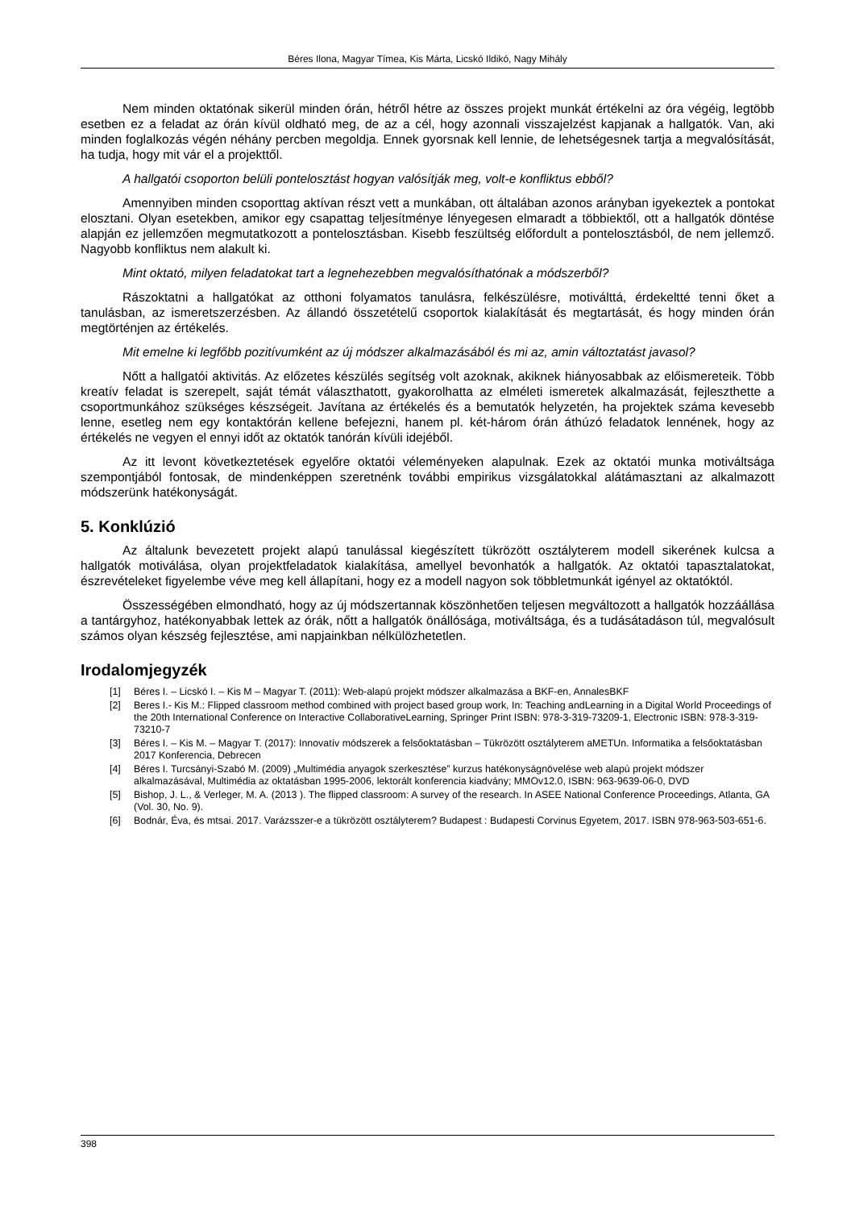Béres Ilona, Magyar Tímea, Kis Márta, Licskó Ildikó, Nagy Mihály
Nem minden oktatónak sikerül minden órán, hétről hétre az összes projekt munkát értékelni az óra végéig, legtöbb esetben ez a feladat az órán kívül oldható meg, de az a cél, hogy azonnali visszajelzést kapjanak a hallgatók. Van, aki minden foglalkozás végén néhány percben megoldja. Ennek gyorsnak kell lennie, de lehetségesnek tartja a megvalósítását, ha tudja, hogy mit vár el a projekttől.
A hallgatói csoporton belüli pontelosztást hogyan valósítják meg, volt-e konfliktus ebből?
Amennyiben minden csoporttag aktívan részt vett a munkában, ott általában azonos arányban igyekeztek a pontokat elosztani. Olyan esetekben, amikor egy csapattag teljesítménye lényegesen elmaradt a többiektől, ott a hallgatók döntése alapján ez jellemzően megmutatkozott a pontelosztásban. Kisebb feszültség előfordult a pontelosztásból, de nem jellemző. Nagyobb konfliktus nem alakult ki.
Mint oktató, milyen feladatokat tart a legnehezebben megvalósíthatónak a módszerből?
Rászoktatni a hallgatókat az otthoni folyamatos tanulásra, felkészülésre, motiválttá, érdekeltté tenni őket a tanulásban, az ismeretszerzésben. Az állandó összetételű csoportok kialakítását és megtartását, és hogy minden órán megtörténjen az értékelés.
Mit emelne ki legfőbb pozitívumként az új módszer alkalmazásából és mi az, amin változtatást javasol?
Nőtt a hallgatói aktivitás. Az előzetes készülés segítség volt azoknak, akiknek hiányosabbak az előismereteik. Több kreatív feladat is szerepelt, saját témát választhatott, gyakorolhatta az elméleti ismeretek alkalmazását, fejleszthette a csoportmunkához szükséges készségeit. Javítana az értékelés és a bemutatók helyzetén, ha projektek száma kevesebb lenne, esetleg nem egy kontaktórán kellene befejezni, hanem pl. két-három órán áthúzó feladatok lennének, hogy az értékelés ne vegyen el ennyi időt az oktatók tanórán kívüli idejéből.
Az itt levont következtetések egyelőre oktatói véleményeken alapulnak. Ezek az oktatói munka motiváltsága szempontjából fontosak, de mindenképpen szeretnénk további empirikus vizsgálatokkal alátámasztani az alkalmazott módszerünk hatékonyságát.
5. Konklúzió
Az általunk bevezetett projekt alapú tanulással kiegészített tükrözött osztályterem modell sikerének kulcsa a hallgatók motiválása, olyan projektfeladatok kialakítása, amellyel bevonhatók a hallgatók. Az oktatói tapasztalatokat, észrevételeket figyelembe véve meg kell állapítani, hogy ez a modell nagyon sok többletmunkát igényel az oktatóktól.
Összességében elmondható, hogy az új módszertannak köszönhetően teljesen megváltozott a hallgatók hozzáállása a tantárgyhoz, hatékonyabbak lettek az órák, nőtt a hallgatók önállósága, motiváltsága, és a tudásátadáson túl, megvalósult számos olyan készség fejlesztése, ami napjainkban nélkülözhetetlen.
Irodalomjegyzék
[1] Béres I. – Licskó I. – Kis M – Magyar T. (2011): Web-alapú projekt módszer alkalmazása a BKF-en, AnnalesBKF
[2] Beres I.- Kis M.: Flipped classroom method combined with project based group work, In: Teaching andLearning in a Digital World Proceedings of the 20th International Conference on Interactive CollaborativeLearning, Springer Print ISBN: 978-3-319-73209-1, Electronic ISBN: 978-3-319-73210-7
[3] Béres I. – Kis M. – Magyar T. (2017): Innovatív módszerek a felsőoktatásban – Tükrözött osztályterem aMETUn. Informatika a felsőoktatásban 2017 Konferencia, Debrecen
[4] Béres I. Turcsányi-Szabó M. (2009) „Multimédia anyagok szerkesztése” kurzus hatékonyságnövelése web alapú projekt módszer alkalmazásával, Multimédia az oktatásban 1995-2006, lektorált konferencia kiadvány; MMOv12.0, ISBN: 963-9639-06-0, DVD
[5] Bishop, J. L., & Verleger, M. A. (2013 ). The flipped classroom: A survey of the research. In ASEE National Conference Proceedings, Atlanta, GA (Vol. 30, No. 9).
[6] Bodnár, Éva, és mtsai. 2017. Varázsszer-e a tükrözött osztályterem? Budapest : Budapesti Corvinus Egyetem, 2017. ISBN 978-963-503-651-6.
398